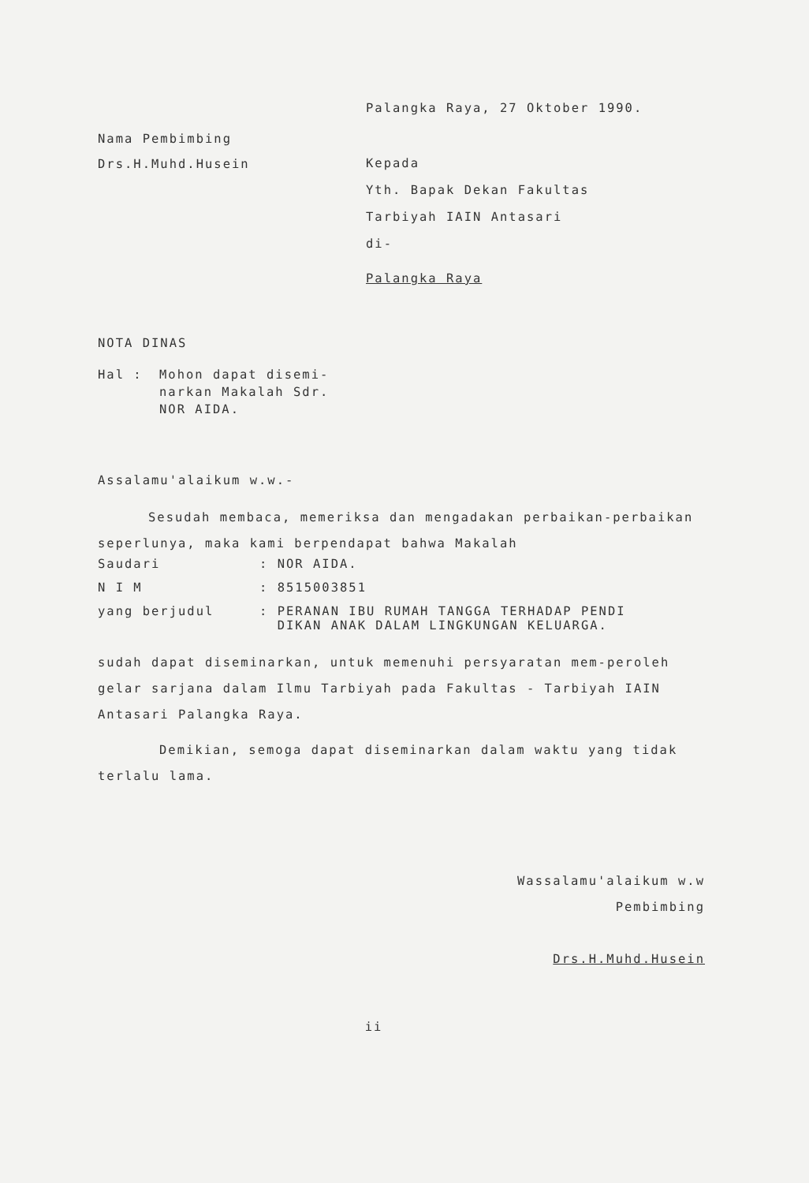Palangka Raya, 27 Oktober 1990.
Nama Pembimbing
Drs.H.Muhd.Husein
Kepada
Yth. Bapak Dekan Fakultas
Tarbiyah IAIN Antasari
di-
Palangka Raya
NOTA DINAS
Hal : Mohon dapat disemi-
narkan Makalah Sdr.
NOR AIDA.
Assalamu'alaikum w.w.-
Sesudah membaca, memeriksa dan mengadakan perbaikan-perbaikan seperlunya, maka kami berpendapat bahwa Makalah
| Saudari | : NOR AIDA. |
| N I M | : 8515003851 |
| yang berjudul | : PERANAN IBU RUMAH TANGGA TERHADAP PENDI DIKAN ANAK DALAM LINGKUNGAN KELUARGA. |
sudah dapat diseminarkan, untuk memenuhi persyaratan mem-peroleh gelar sarjana dalam Ilmu Tarbiyah pada Fakultas - Tarbiyah IAIN Antasari Palangka Raya.
Demikian, semoga dapat diseminarkan dalam waktu yang tidak terlalu lama.
Wassalamu'alaikum w.w
Pembimbing
Drs.H.Muhd.Husein
ii